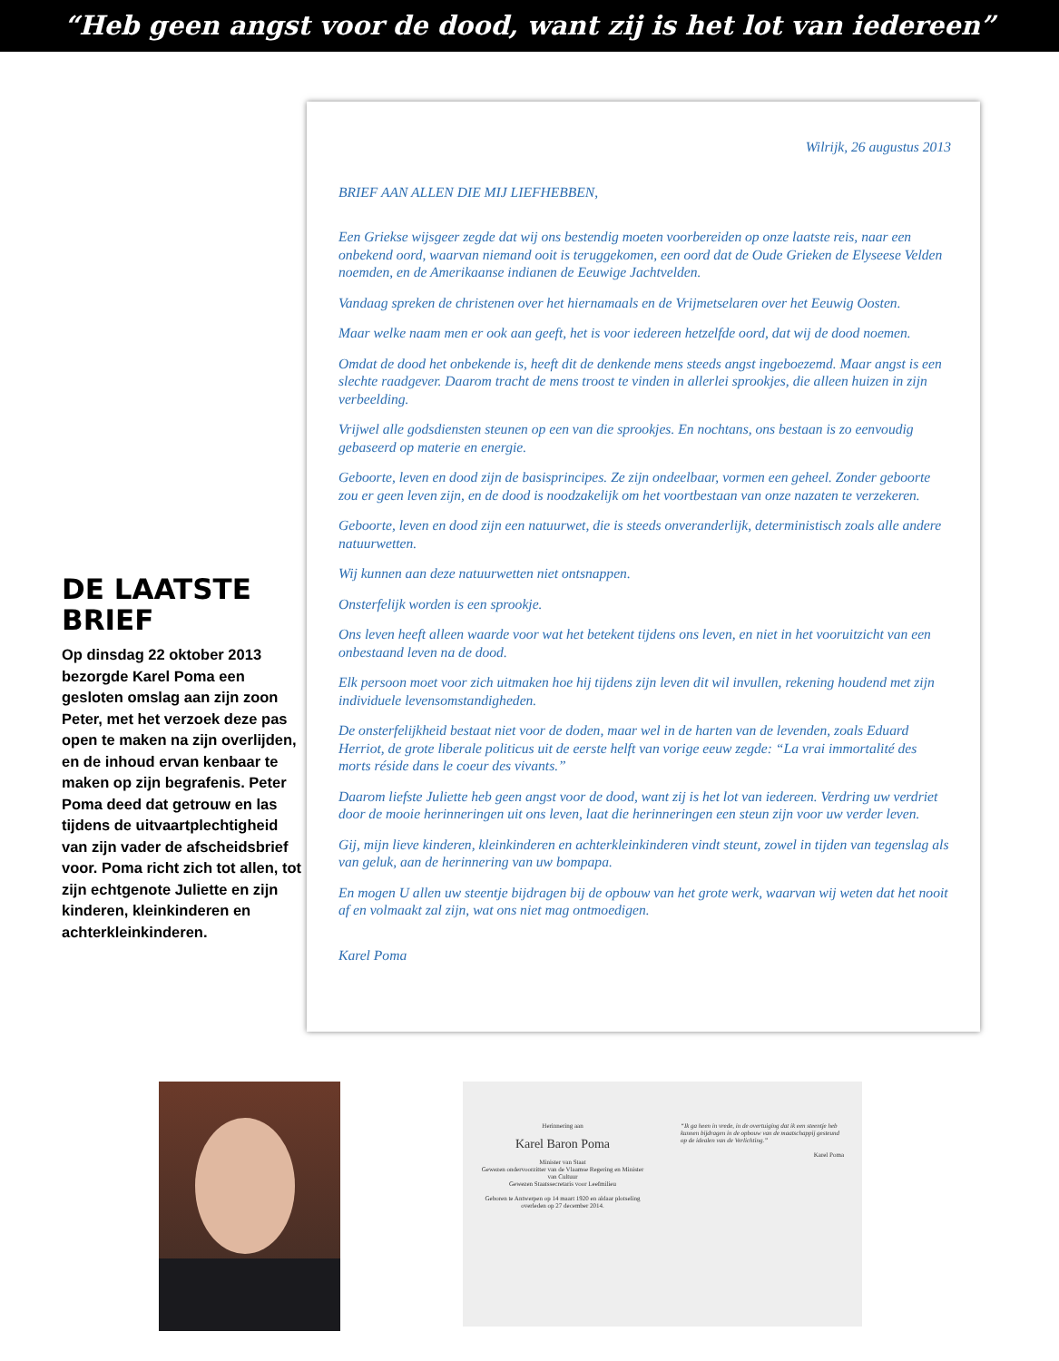“Heb geen angst voor de dood, want zij is het lot van iedereen”
DE LAATSTE BRIEF
Op dinsdag 22 oktober 2013 bezorgde Karel Poma een gesloten omslag aan zijn zoon Peter, met het verzoek deze pas open te maken na zijn overlijden, en de inhoud ervan kenbaar te maken op zijn begrafenis. Peter Poma deed dat getrouw en las tijdens de uitvaartplechtigheid van zijn vader de afscheidsbrief voor. Poma richt zich tot allen, tot zijn echtgenote Juliette en zijn kinderen, kleinkinderen en achterkleinkinderen.
Wilrijk, 26 augustus 2013
BRIEF AAN ALLEN DIE MIJ LIEFHEBBEN,
Een Griekse wijsgeer zegde dat wij ons bestendig moeten voorbereiden op onze laatste reis, naar een onbekend oord, waarvan niemand ooit is teruggekomen, een oord dat de Oude Grieken de Elyseese Velden noemden, en de Amerikaanse indianen de Eeuwige Jachtvelden.
Vandaag spreken de christenen over het hiernamaals en de Vrijmetselaren over het Eeuwig Oosten.
Maar welke naam men er ook aan geeft, het is voor iedereen hetzelfde oord, dat wij de dood noemen.
Omdat de dood het onbekende is, heeft dit de denkende mens steeds angst ingeboezemd. Maar angst is een slechte raadgever. Daarom tracht de mens troost te vinden in allerlei sprookjes, die alleen huizen in zijn verbeelding.
Vrijwel alle godsdiensten steunen op een van die sprookjes. En nochtans, ons bestaan is zo eenvoudig gebaseerd op materie en energie.
Geboorte, leven en dood zijn de basisprincipes. Ze zijn ondeelbaar, vormen een geheel. Zonder geboorte zou er geen leven zijn, en de dood is noodzakelijk om het voortbestaan van onze nazaten te verzekeren.
Geboorte, leven en dood zijn een natuurwet, die is steeds onveranderlijk, deterministisch zoals alle andere natuurwetten.
Wij kunnen aan deze natuurwetten niet ontsnappen.
Onsterfelijk worden is een sprookje.
Ons leven heeft alleen waarde voor wat het betekent tijdens ons leven, en niet in het vooruitzicht van een onbestaand leven na de dood.
Elk persoon moet voor zich uitmaken hoe hij tijdens zijn leven dit wil invullen, rekening houdend met zijn individuele levensomstandigheden.
De onsterfelijkheid bestaat niet voor de doden, maar wel in de harten van de levenden, zoals Eduard Herriot, de grote liberale politicus uit de eerste helft van vorige eeuw zegde: “La vrai immortalité des morts réside dans le coeur des vivants.”
Daarom liefste Juliette heb geen angst voor de dood, want zij is het lot van iedereen. Verdring uw verdriet door de mooie herinneringen uit ons leven, laat die herinneringen een steun zijn voor uw verder leven.
Gij, mijn lieve kinderen, kleinkinderen en achterkleinkinderen vindt steunt, zowel in tijden van tegenslag als van geluk, aan de herinnering van uw bompapa.
En mogen U allen uw steentje bijdragen bij de opbouw van het grote werk, waarvan wij weten dat het nooit af en volmaakt zal zijn, wat ons niet mag ontmoedigen.
Karel Poma
Herinnering aan
Karel Baron Poma
Minister van Staat
Gewezen ondervoorzitter van de Vlaamse Regering en Minister van Cultuur
Gewezen Staatssecretaris voor Leefmilieu
Geboren te Antwerpen op 14 maart 1920 en aldaar plotseling overleden op 27 december 2014.
“Ik ga heen in vrede, in de overtuiging dat ik een steentje heb kunnen bijdragen in de opbouw van de maatschappij gesteund op de idealen van de Verlichting.”
Karel Poma